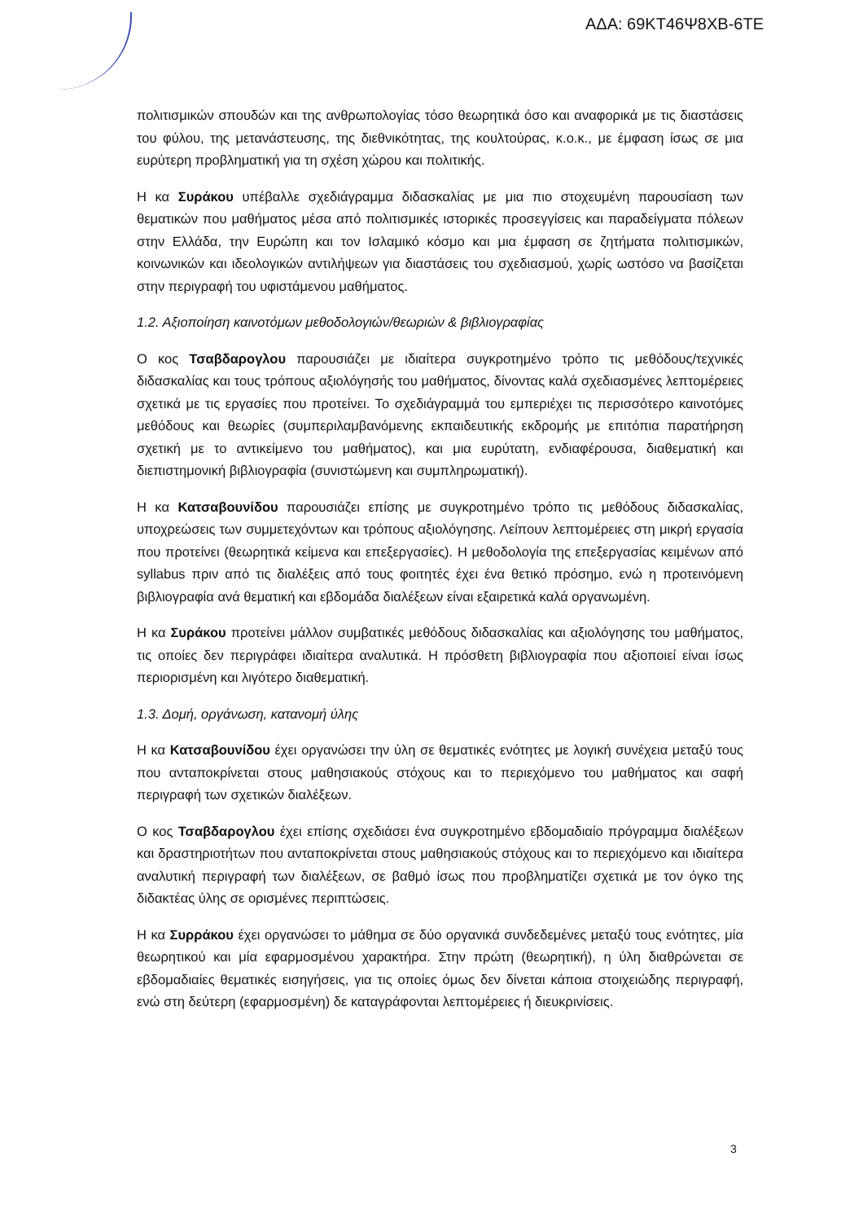ΑΔΑ: 69ΚΤ46Ψ8ΧΒ-6ΤΕ
πολιτισμικών σπουδών και της ανθρωπολογίας τόσο θεωρητικά όσο και αναφορικά με τις διαστάσεις του φύλου, της μετανάστευσης, της διεθνικότητας, της κουλτούρας, κ.ο.κ., με έμφαση ίσως σε μια ευρύτερη προβληματική για τη σχέση χώρου και πολιτικής.
Η κα Συράκου υπέβαλλε σχεδιάγραμμα διδασκαλίας με μια πιο στοχευμένη παρουσίαση των θεματικών που μαθήματος μέσα από πολιτισμικές ιστορικές προσεγγίσεις και παραδείγματα πόλεων στην Ελλάδα, την Ευρώπη και τον Ισλαμικό κόσμο και μια έμφαση σε ζητήματα πολιτισμικών, κοινωνικών και ιδεολογικών αντιλήψεων για διαστάσεις του σχεδιασμού, χωρίς ωστόσο να βασίζεται στην περιγραφή του υφιστάμενου μαθήματος.
1.2. Αξιοποίηση καινοτόμων μεθοδολογιών/θεωριών & βιβλιογραφίας
Ο κος Τσαβδαρογλου παρουσιάζει με ιδιαίτερα συγκροτημένο τρόπο τις μεθόδους/τεχνικές διδασκαλίας και τους τρόπους αξιολόγησής του μαθήματος, δίνοντας καλά σχεδιασμένες λεπτομέρειες σχετικά με τις εργασίες που προτείνει. Το σχεδιάγραμμά του εμπεριέχει τις περισσότερο καινοτόμες μεθόδους και θεωρίες (συμπεριλαμβανόμενης εκπαιδευτικής εκδρομής με επιτόπια παρατήρηση σχετική με το αντικείμενο του μαθήματος), και μια ευρύτατη, ενδιαφέρουσα, διαθεματική και διεπιστημονική βιβλιογραφία (συνιστώμενη και συμπληρωματική).
Η κα Κατσαβουνίδου παρουσιάζει επίσης με συγκροτημένο τρόπο τις μεθόδους διδασκαλίας, υποχρεώσεις των συμμετεχόντων και τρόπους αξιολόγησης. Λείπουν λεπτομέρειες στη μικρή εργασία που προτείνει (θεωρητικά κείμενα και επεξεργασίες). Η μεθοδολογία της επεξεργασίας κειμένων από syllabus πριν από τις διαλέξεις από τους φοιτητές έχει ένα θετικό πρόσημο, ενώ η προτεινόμενη βιβλιογραφία ανά θεματική και εβδομάδα διαλέξεων είναι εξαιρετικά καλά οργανωμένη.
Η κα Συράκου προτείνει μάλλον συμβατικές μεθόδους διδασκαλίας και αξιολόγησης του μαθήματος, τις οποίες δεν περιγράφει ιδιαίτερα αναλυτικά. Η πρόσθετη βιβλιογραφία που αξιοποιεί είναι ίσως περιορισμένη και λιγότερο διαθεματική.
1.3. Δομή, οργάνωση, κατανομή ύλης
Η κα Κατσαβουνίδου έχει οργανώσει την ύλη σε θεματικές ενότητες με λογική συνέχεια μεταξύ τους που ανταποκρίνεται στους μαθησιακούς στόχους και το περιεχόμενο του μαθήματος και σαφή περιγραφή των σχετικών διαλέξεων.
Ο κος Τσαβδαρογλου έχει επίσης σχεδιάσει ένα συγκροτημένο εβδομαδιαίο πρόγραμμα διαλέξεων και δραστηριοτήτων που ανταποκρίνεται στους μαθησιακούς στόχους και το περιεχόμενο και ιδιαίτερα αναλυτική περιγραφή των διαλέξεων, σε βαθμό ίσως που προβληματίζει σχετικά με τον όγκο της διδακτέας ύλης σε ορισμένες περιπτώσεις.
Η κα Συρράκου έχει οργανώσει το μάθημα σε δύο οργανικά συνδεδεμένες μεταξύ τους ενότητες, μία θεωρητικού και μία εφαρμοσμένου χαρακτήρα. Στην πρώτη (θεωρητική), η ύλη διαθρώνεται σε εβδομαδιαίες θεματικές εισηγήσεις, για τις οποίες όμως δεν δίνεται κάποια στοιχειώδης περιγραφή, ενώ στη δεύτερη (εφαρμοσμένη) δε καταγράφονται λεπτομέρειες ή διευκρινίσεις.
3